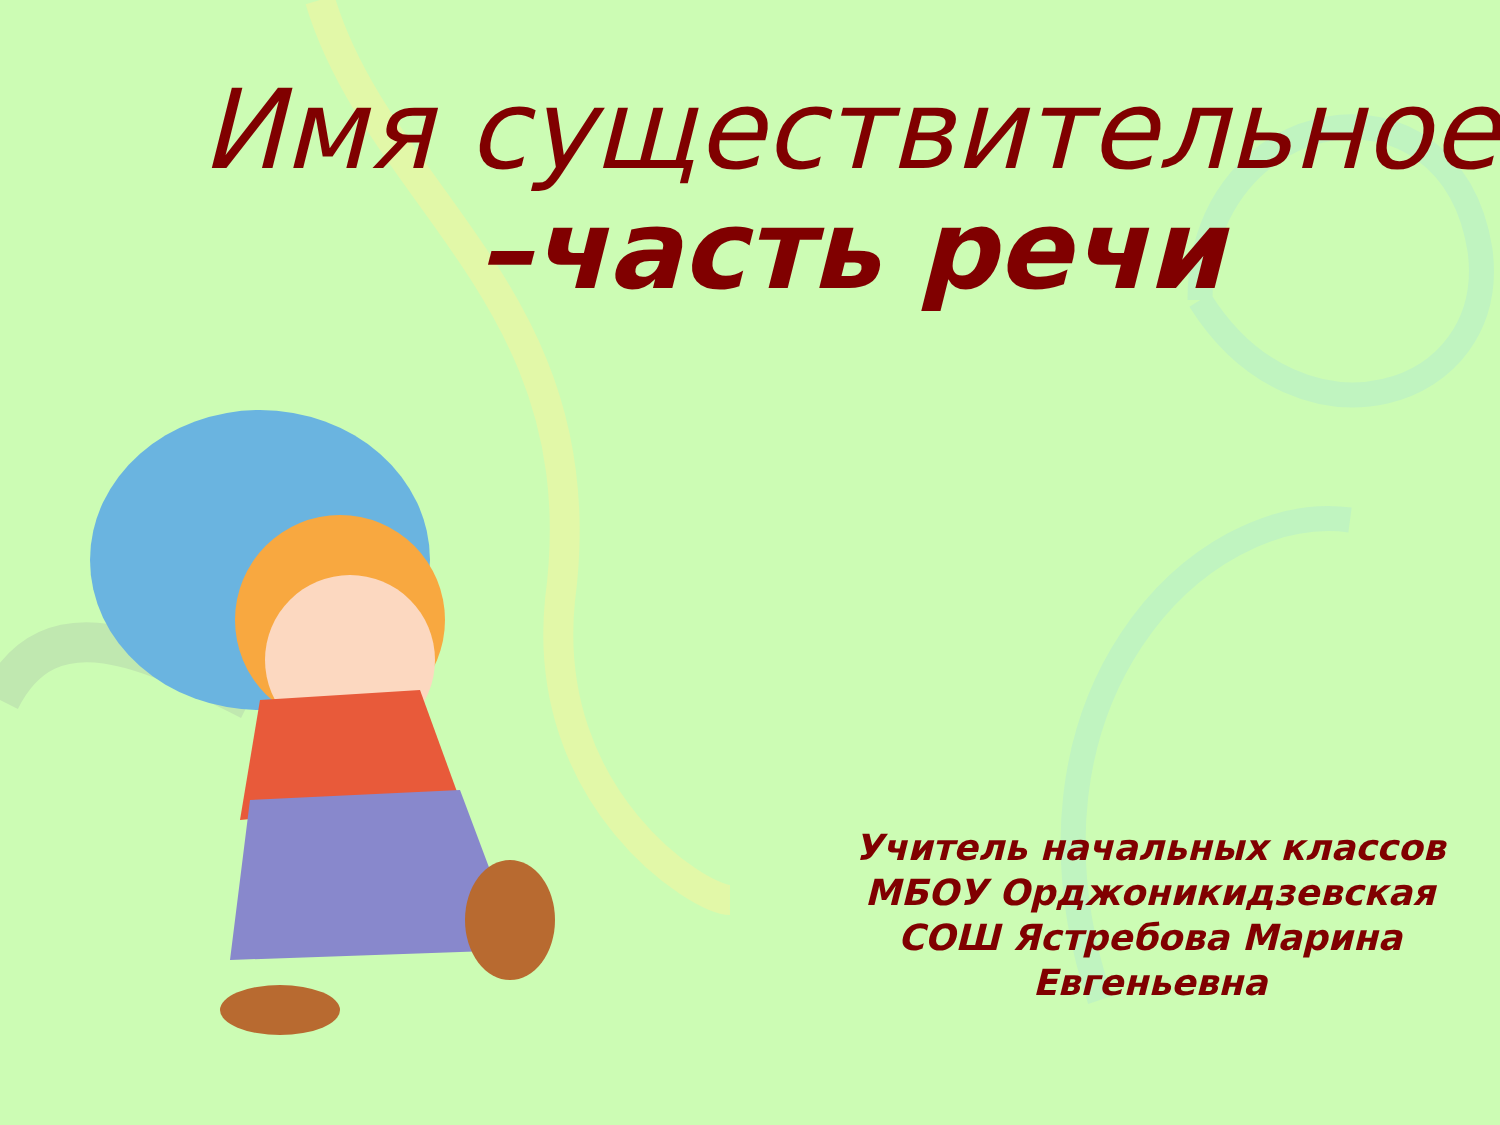Имя существительное
–часть речи
Учитель начальных классов МБОУ Орджоникидзевская СОШ Ястребова Марина Евгеньевна